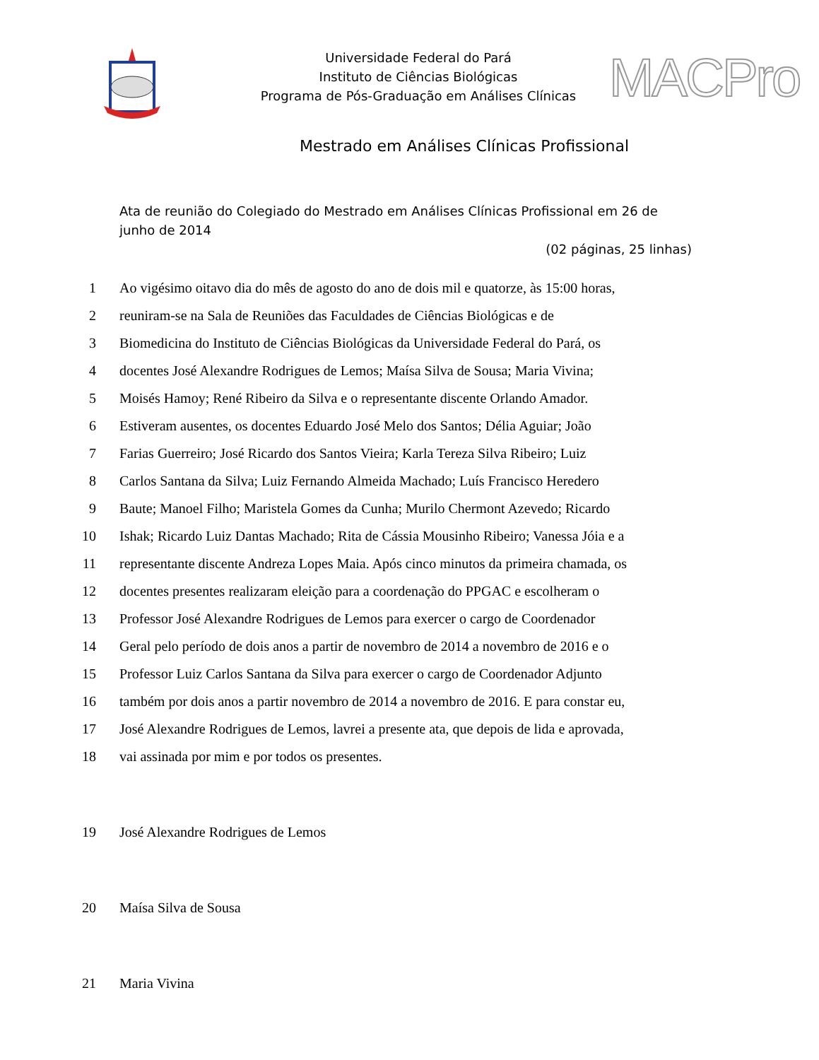Universidade Federal do Pará
Instituto de Ciências Biológicas
Programa de Pós-Graduação em Análises Clínicas
MACPro
Mestrado em Análises Clínicas Profissional
Ata de reunião do Colegiado do Mestrado em Análises Clínicas Profissional em 26 de junho de 2014
(02 páginas, 25 linhas)
1 Ao vigésimo oitavo dia do mês de agosto do ano de dois mil e quatorze, às 15:00 horas,
2 reuniram-se na Sala de Reuniões das Faculdades de Ciências Biológicas e de
3 Biomedicina do Instituto de Ciências Biológicas da Universidade Federal do Pará, os
4 docentes José Alexandre Rodrigues de Lemos; Maísa Silva de Sousa; Maria Vivina;
5 Moisés Hamoy; René Ribeiro da Silva e o representante discente Orlando Amador.
6 Estiveram ausentes, os docentes Eduardo José Melo dos Santos; Délia Aguiar; João
7 Farias Guerreiro; José Ricardo dos Santos Vieira; Karla Tereza Silva Ribeiro; Luiz
8 Carlos Santana da Silva; Luiz Fernando Almeida Machado; Luís Francisco Heredero
9 Baute; Manoel Filho; Maristela Gomes da Cunha; Murilo Chermont Azevedo; Ricardo
10 Ishak; Ricardo Luiz Dantas Machado; Rita de Cássia Mousinho Ribeiro; Vanessa Jóia e a
11 representante discente Andreza Lopes Maia. Após cinco minutos da primeira chamada, os
12 docentes presentes realizaram eleição para a coordenação do PPGAC e escolheram o
13 Professor José Alexandre Rodrigues de Lemos para exercer o cargo de Coordenador
14 Geral pelo período de dois anos a partir de novembro de 2014 a novembro de 2016 e o
15 Professor Luiz Carlos Santana da Silva para exercer o cargo de Coordenador Adjunto
16 também por dois anos a partir novembro de 2014 a novembro de 2016. E para constar eu,
17 José Alexandre Rodrigues de Lemos, lavrei a presente ata, que depois de lida e aprovada,
18 vai assinada por mim e por todos os presentes.
19 José Alexandre Rodrigues de Lemos
20 Maísa Silva de Sousa
21 Maria Vivina